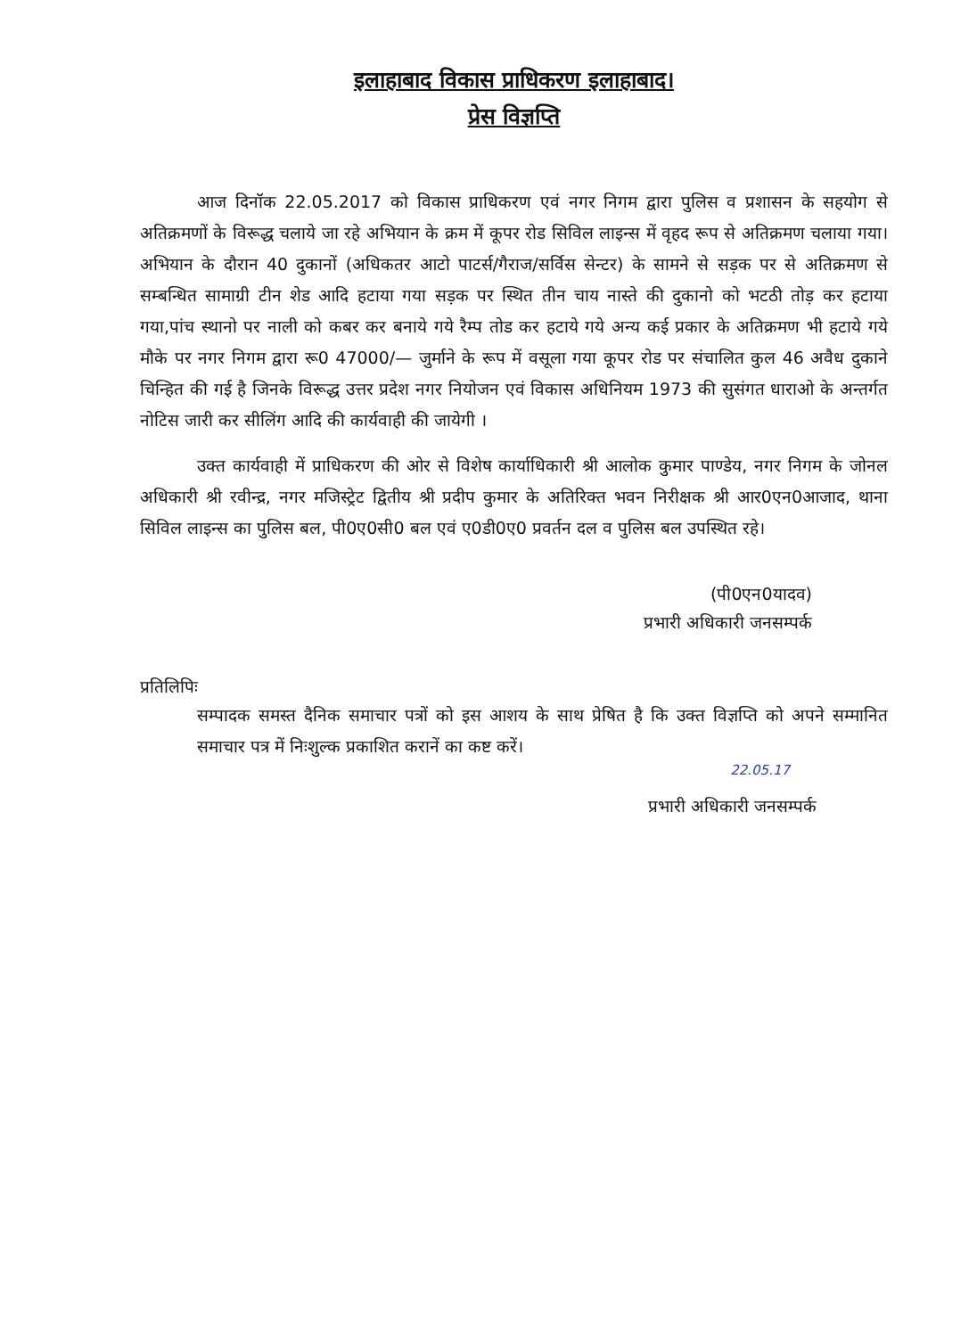इलाहाबाद विकास प्राधिकरण इलाहाबाद।
प्रेस विज्ञप्ति
आज दिनॉक 22.05.2017 को विकास प्राधिकरण एवं नगर निगम द्वारा पुलिस व प्रशासन के सहयोग से अतिक्रमणों के विरूद्ध चलाये जा रहे अभियान के क्रम में कूपर रोड सिविल लाइन्स में वृहद रूप से अतिक्रमण चलाया गया। अभियान के दौरान 40 दुकानों (अधिकतर आटो पाटर्स/गैराज/सर्विस सेन्टर) के सामने से सड़क पर से अतिक्रमण से सम्बन्धित सामाग्री टीन शेड आदि हटाया गया सड़क पर स्थित तीन चाय नास्ते की दुकानो को भटठी तोड़ कर हटाया गया,पांच स्थानो पर नाली को कबर कर बनाये गये रैम्प तोड कर हटाये गये अन्य कई प्रकार के अतिक्रमण भी हटाये गये मौके पर नगर निगम द्वारा रू0 47000/— जुर्माने के रूप में वसूला गया कूपर रोड पर संचालित कुल 46 अवैध दुकाने चिन्हित की गई है जिनके विरूद्ध उत्तर प्रदेश नगर नियोजन एवं विकास अधिनियम 1973 की सुसंगत धाराओ के अन्तर्गत नोटिस जारी कर सीलिंग आदि की कार्यवाही की जायेगी ।
उक्त कार्यवाही में प्राधिकरण की ओर से विशेष कार्याधिकारी श्री आलोक कुमार पाण्डेय, नगर निगम के जोनल अधिकारी श्री रवीन्द्र, नगर मजिस्ट्रेट द्वितीय श्री प्रदीप कुमार के अतिरिक्त भवन निरीक्षक श्री आर0एन0आजाद, थाना सिविल लाइन्स का पुलिस बल, पी0ए0सी0 बल एवं ए0डी0ए0 प्रवर्तन दल व पुलिस बल उपस्थित रहे।
(पी0एन0यादव)
प्रभारी अधिकारी जनसम्पर्क
प्रतिलिपिः
सम्पादक समस्त दैनिक समाचार पत्रों को इस आशय के साथ प्रेषित है कि उक्त विज्ञप्ति को अपने सम्मानित समाचार पत्र में निःशुल्क प्रकाशित करानें का कष्ट करें।
22.05.17
प्रभारी अधिकारी जनसम्पर्क